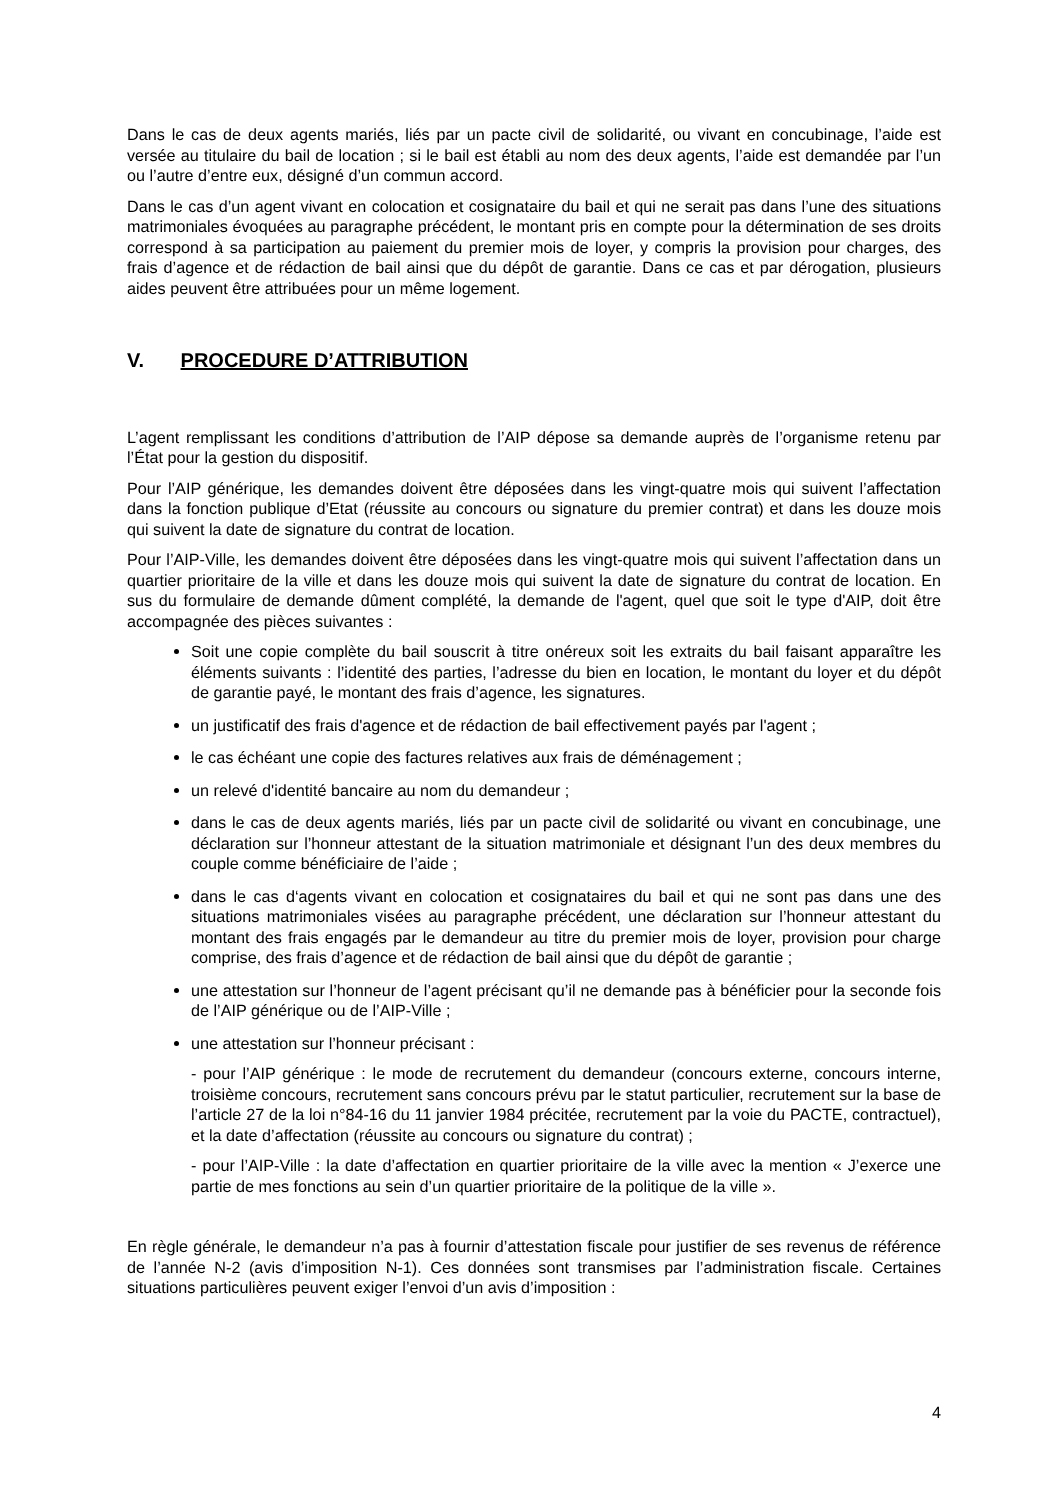Dans le cas de deux agents mariés, liés par un pacte civil de solidarité, ou vivant en concubinage, l’aide est versée au titulaire du bail de location ; si le bail est établi au nom des deux agents, l’aide est demandée par l’un ou l’autre d’entre eux, désigné d’un commun accord.
Dans le cas d’un agent vivant en colocation et cosignataire du bail et qui ne serait pas dans l’une des situations matrimoniales évoquées au paragraphe précédent, le montant pris en compte pour la détermination de ses droits correspond à sa participation au paiement du premier mois de loyer, y compris la provision pour charges, des frais d’agence et de rédaction de bail ainsi que du dépôt de garantie. Dans ce cas et par dérogation, plusieurs aides peuvent être attribuées pour un même logement.
V. PROCEDURE D’ATTRIBUTION
L’agent remplissant les conditions d’attribution de l’AIP dépose sa demande auprès de l’organisme retenu par l’État pour la gestion du dispositif.
Pour l’AIP générique, les demandes doivent être déposées dans les vingt-quatre mois qui suivent l’affectation dans la fonction publique d’Etat (réussite au concours ou signature du premier contrat) et dans les douze mois qui suivent la date de signature du contrat de location.
Pour l’AIP-Ville, les demandes doivent être déposées dans les vingt-quatre mois qui suivent l’affectation dans un quartier prioritaire de la ville et dans les douze mois qui suivent la date de signature du contrat de location. En sus du formulaire de demande dûment complété, la demande de l'agent, quel que soit le type d'AIP, doit être accompagnée des pièces suivantes :
Soit une copie complète du bail souscrit à titre onéreux soit les extraits du bail faisant apparaître les éléments suivants : l’identité des parties, l’adresse du bien en location, le montant du loyer et du dépôt de garantie payé, le montant des frais d’agence, les signatures.
un justificatif des frais d'agence et de rédaction de bail effectivement payés par l'agent ;
le cas échéant une copie des factures relatives aux frais de déménagement ;
un relevé d'identité bancaire au nom du demandeur ;
dans le cas de deux agents mariés, liés par un pacte civil de solidarité ou vivant en concubinage, une déclaration sur l’honneur attestant de la situation matrimoniale et désignant l’un des deux membres du couple comme bénéficiaire de l’aide ;
dans le cas d‘agents vivant en colocation et cosignataires du bail et qui ne sont pas dans une des situations matrimoniales visées au paragraphe précédent, une déclaration sur l’honneur attestant du montant des frais engagés par le demandeur au titre du premier mois de loyer, provision pour charge comprise, des frais d’agence et de rédaction de bail ainsi que du dépôt de garantie ;
une attestation sur l’honneur de l’agent précisant qu’il ne demande pas à bénéficier pour la seconde fois de l’AIP générique ou de l’AIP-Ville ;
une attestation sur l’honneur précisant :
- pour l’AIP générique : le mode de recrutement du demandeur (concours externe, concours interne, troisième concours, recrutement sans concours prévu par le statut particulier, recrutement sur la base de l’article 27 de la loi n°84-16 du 11 janvier 1984 précitée, recrutement par la voie du PACTE, contractuel), et la date d’affectation (réussite au concours ou signature du contrat) ;
- pour l’AIP-Ville : la date d’affectation en quartier prioritaire de la ville avec la mention « J’exerce une partie de mes fonctions au sein d’un quartier prioritaire de la politique de la ville ».
En règle générale, le demandeur n’a pas à fournir d’attestation fiscale pour justifier de ses revenus de référence de l’année N-2 (avis d’imposition N-1). Ces données sont transmises par l’administration fiscale. Certaines situations particulières peuvent exiger l’envoi d’un avis d’imposition :
4